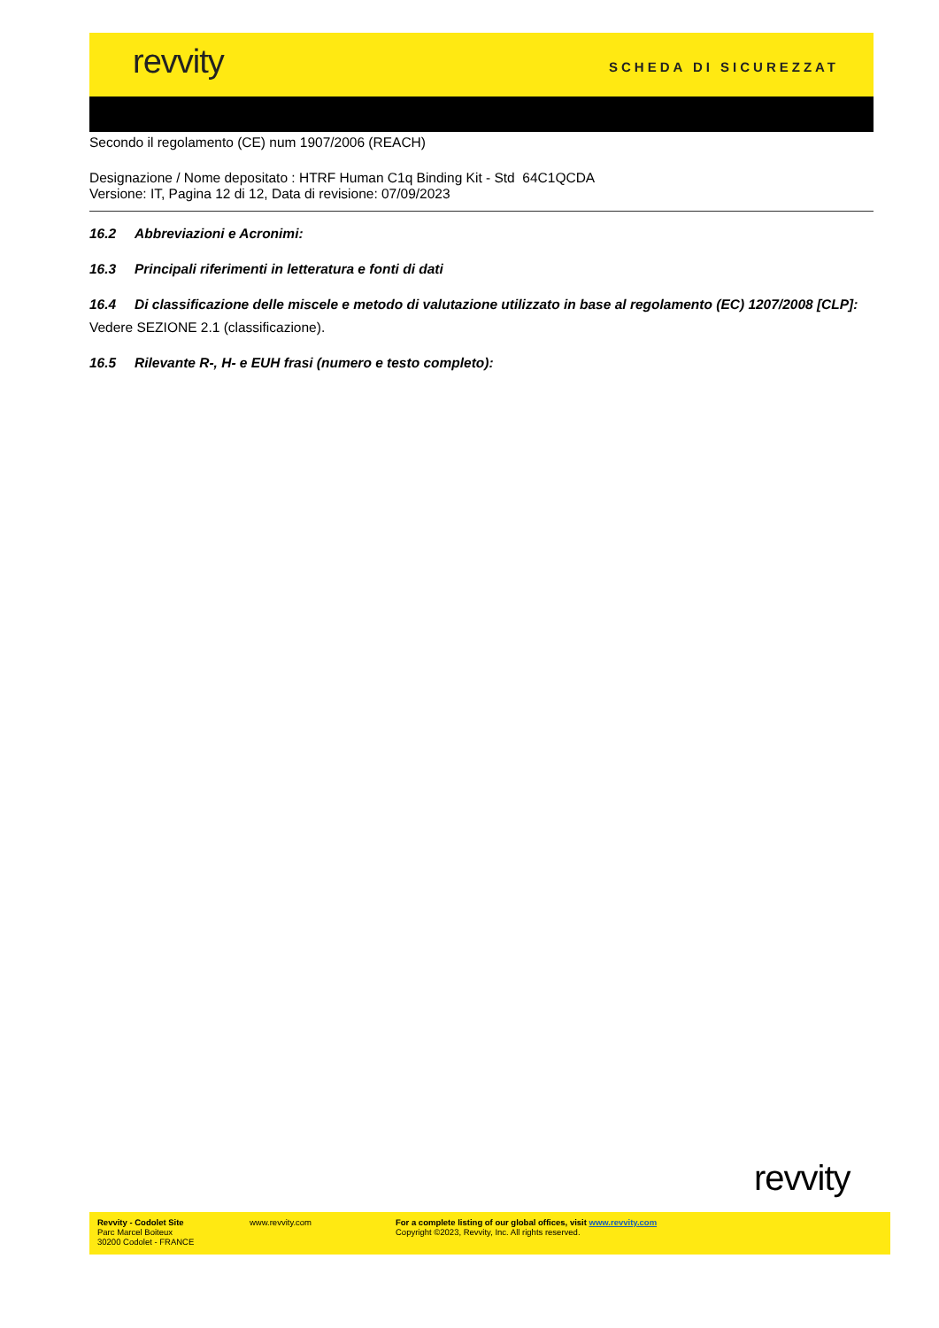revvity SCHEDA DI SICUREZZAT
Secondo il regolamento (CE) num 1907/2006 (REACH)
Designazione / Nome depositato : HTRF Human C1q Binding Kit - Std 64C1QCDA
Versione: IT, Pagina 12 di 12, Data di revisione: 07/09/2023
16.2 Abbreviazioni e Acronimi:
16.3 Principali riferimenti in letteratura e fonti di dati
16.4 Di classificazione delle miscele e metodo di valutazione utilizzato in base al regolamento (EC) 1207/2008 [CLP]:
Vedere SEZIONE 2.1 (classificazione).
16.5 Rilevante R-, H- e EUH frasi (numero e testo completo):
revvity
Revvity - Codolet Site
Parc Marcel Boiteux
30200 Codolet - FRANCE
www.revvity.com For a complete listing of our global offices, visit www.revvity.com
Copyright ©2023, Revvity, Inc. All rights reserved.